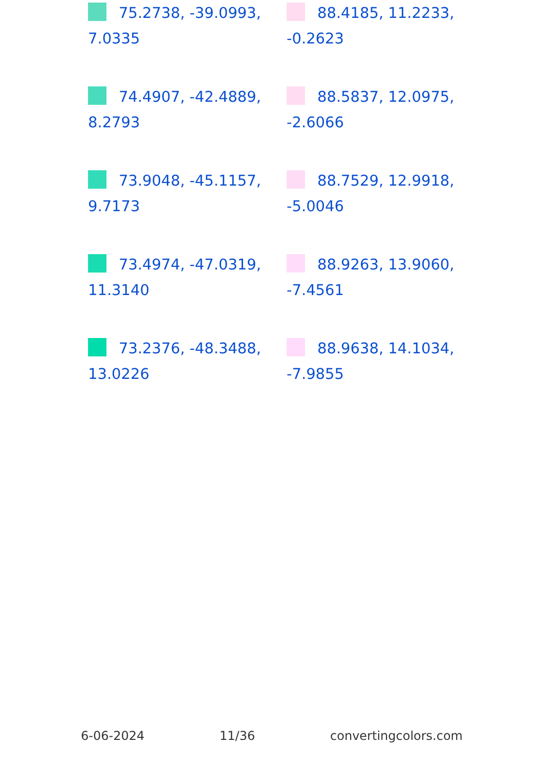75.2738, -39.0993, 7.0335
88.4185, 11.2233, -0.2623
74.4907, -42.4889, 8.2793
88.5837, 12.0975, -2.6066
73.9048, -45.1157, 9.7173
88.7529, 12.9918, -5.0046
73.4974, -47.0319, 11.3140
88.9263, 13.9060, -7.4561
73.2376, -48.3488, 13.0226
88.9638, 14.1034, -7.9855
6-06-2024 11/36 convertingcolors.com